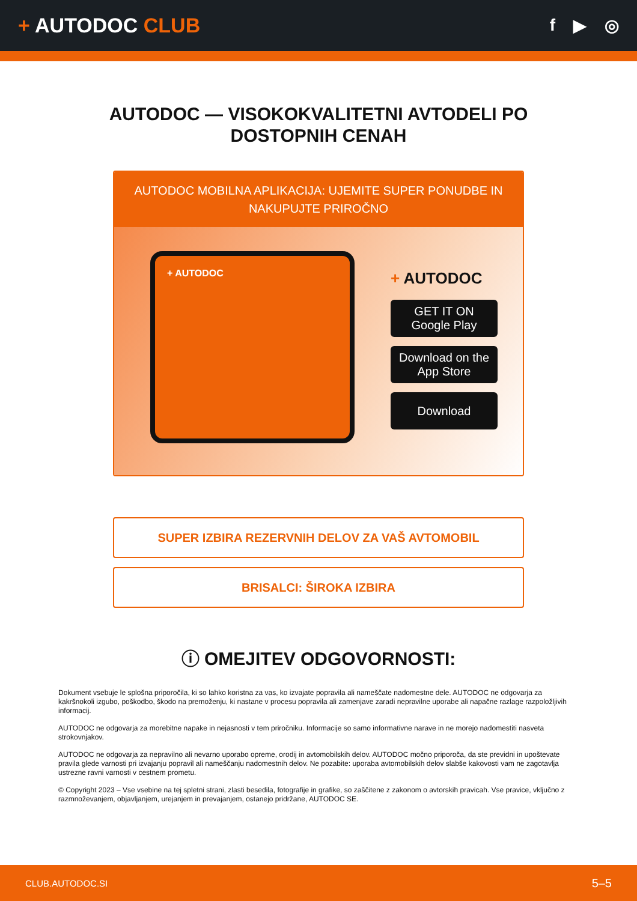+ AUTODOC CLUB
f ▶ ◎
AUTODOC — VISOKOKVALITETNI AVTODELI PO DOSTOPNIH CENAH
AUTODOC MOBILNA APLIKACIJA: UJEMITE SUPER PONUDBE IN NAKUPUJTE PRIROČNO
+ AUTODOC
+ AUTODOC
GET IT ON
Google Play
Download on the
App Store
Download
SUPER IZBIRA REZERVNIH DELOV ZA VAŠ AVTOMOBIL
BRISALCI: ŠIROKA IZBIRA
ⓘ OMEJITEV ODGOVORNOSTI:
Dokument vsebuje le splošna priporočila, ki so lahko koristna za vas, ko izvajate popravila ali nameščate nadomestne dele. AUTODOC ne odgovarja za kakršnokoli izgubo, poškodbo, škodo na premoženju, ki nastane v procesu popravila ali zamenjave zaradi nepravilne uporabe ali napačne razlage razpoložljivih informacij.
AUTODOC ne odgovarja za morebitne napake in nejasnosti v tem priročniku. Informacije so samo informativne narave in ne morejo nadomestiti nasveta strokovnjakov.
AUTODOC ne odgovarja za nepravilno ali nevarno uporabo opreme, orodij in avtomobilskih delov. AUTODOC močno priporoča, da ste previdni in upoštevate pravila glede varnosti pri izvajanju popravil ali nameščanju nadomestnih delov. Ne pozabite: uporaba avtomobilskih delov slabše kakovosti vam ne zagotavlja ustrezne ravni varnosti v cestnem prometu.
© Copyright 2023 – Vse vsebine na tej spletni strani, zlasti besedila, fotografije in grafike, so zaščitene z zakonom o avtorskih pravicah. Vse pravice, vključno z razmnoževanjem, objavljanjem, urejanjem in prevajanjem, ostanejo pridržane, AUTODOC SE.
CLUB.AUTODOC.SI 5–5